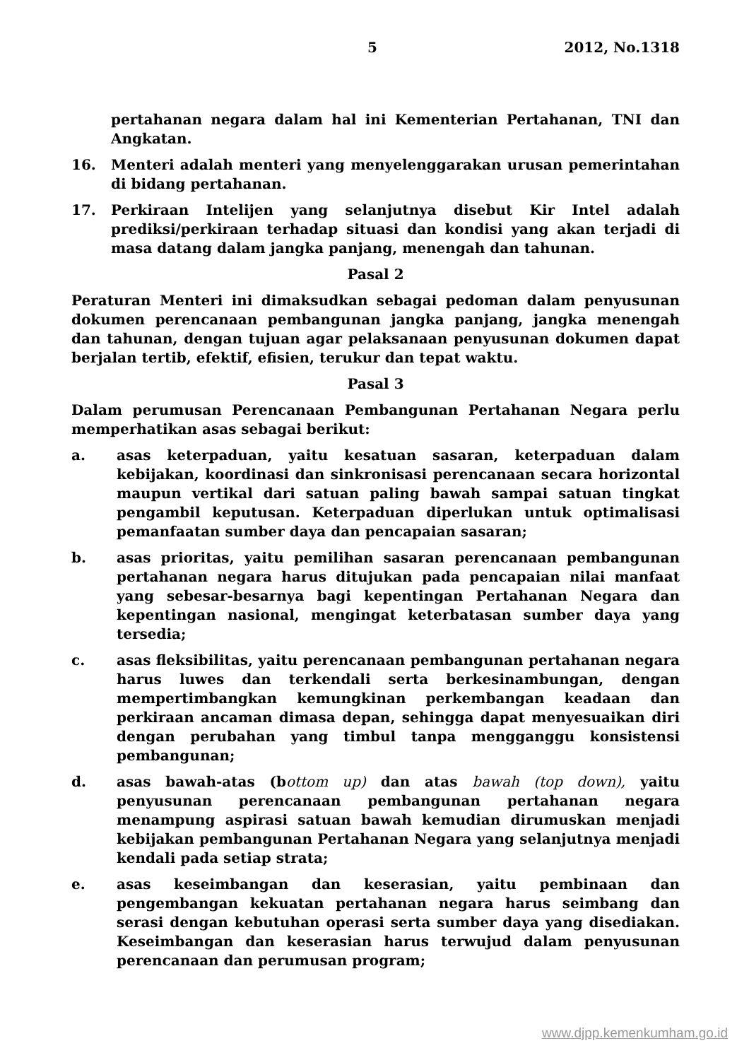5 2012, No.1318
pertahanan negara dalam hal ini Kementerian Pertahanan, TNI dan Angkatan.
16. Menteri adalah menteri yang menyelenggarakan urusan pemerintahan di bidang pertahanan.
17. Perkiraan Intelijen yang selanjutnya disebut Kir Intel adalah prediksi/perkiraan terhadap situasi dan kondisi yang akan terjadi di masa datang dalam jangka panjang, menengah dan tahunan.
Pasal 2
Peraturan Menteri ini dimaksudkan sebagai pedoman dalam penyusunan dokumen perencanaan pembangunan jangka panjang, jangka menengah dan tahunan, dengan tujuan agar pelaksanaan penyusunan dokumen dapat berjalan tertib, efektif, efisien, terukur dan tepat waktu.
Pasal 3
Dalam perumusan Perencanaan Pembangunan Pertahanan Negara perlu memperhatikan asas sebagai berikut:
a. asas keterpaduan, yaitu kesatuan sasaran, keterpaduan dalam kebijakan, koordinasi dan sinkronisasi perencanaan secara horizontal maupun vertikal dari satuan paling bawah sampai satuan tingkat pengambil keputusan. Keterpaduan diperlukan untuk optimalisasi pemanfaatan sumber daya dan pencapaian sasaran;
b. asas prioritas, yaitu pemilihan sasaran perencanaan pembangunan pertahanan negara harus ditujukan pada pencapaian nilai manfaat yang sebesar-besarnya bagi kepentingan Pertahanan Negara dan kepentingan nasional, mengingat keterbatasan sumber daya yang tersedia;
c. asas fleksibilitas, yaitu perencanaan pembangunan pertahanan negara harus luwes dan terkendali serta berkesinambungan, dengan mempertimbangkan kemungkinan perkembangan keadaan dan perkiraan ancaman dimasa depan, sehingga dapat menyesuaikan diri dengan perubahan yang timbul tanpa mengganggu konsistensi pembangunan;
d. asas bawah-atas (bottom up) dan atas bawah (top down), yaitu penyusunan perencanaan pembangunan pertahanan negara menampung aspirasi satuan bawah kemudian dirumuskan menjadi kebijakan pembangunan Pertahanan Negara yang selanjutnya menjadi kendali pada setiap strata;
e. asas keseimbangan dan keserasian, yaitu pembinaan dan pengembangan kekuatan pertahanan negara harus seimbang dan serasi dengan kebutuhan operasi serta sumber daya yang disediakan. Keseimbangan dan keserasian harus terwujud dalam penyusunan perencanaan dan perumusan program;
www.djpp.kemenkumham.go.id